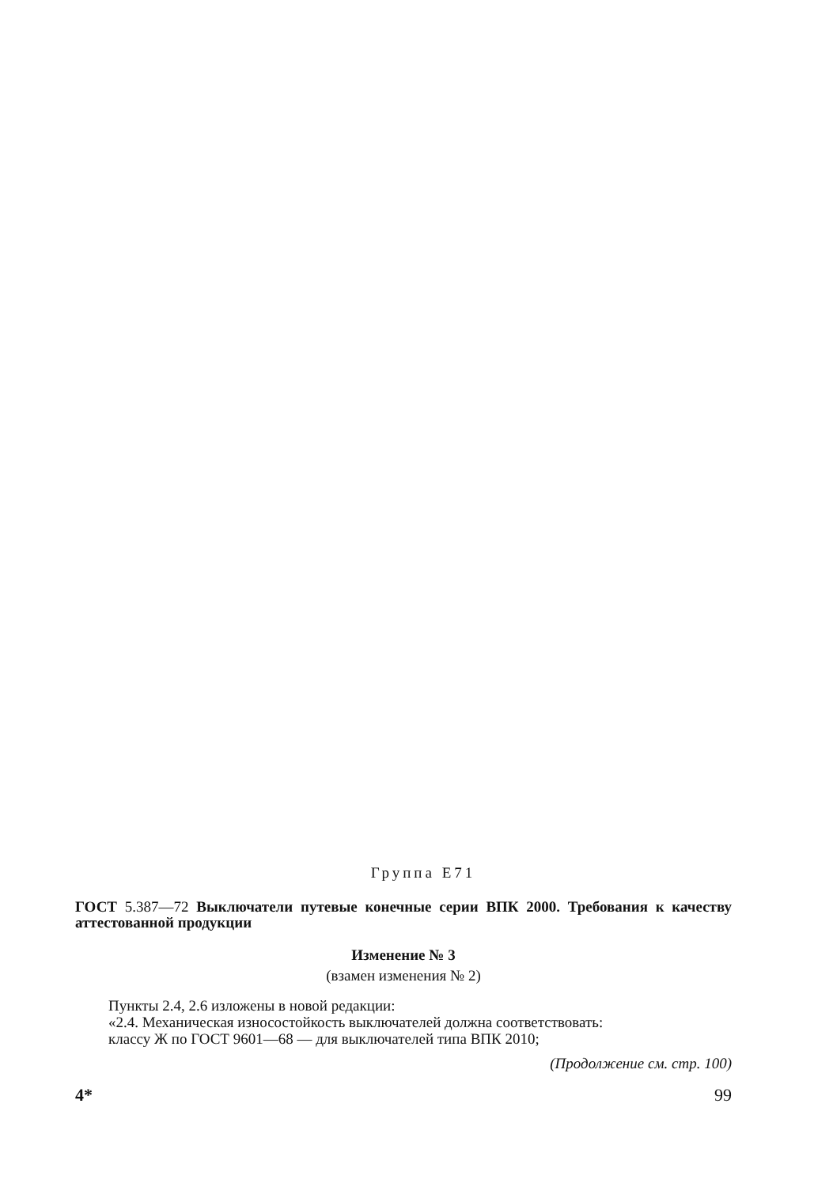Группа Е71
ГОСТ 5.387—72 Выключатели путевые конечные серии ВПК 2000. Требования к качеству аттестованной продукции
Изменение № 3
(взамен изменения № 2)
Пункты 2.4, 2.6 изложены в новой редакции:
«2.4. Механическая износостойкость выключателей должна соответствовать:
классу Ж по ГОСТ 9601—68 — для выключателей типа ВПК 2010;
(Продолжение см. стр. 100)
4* 99